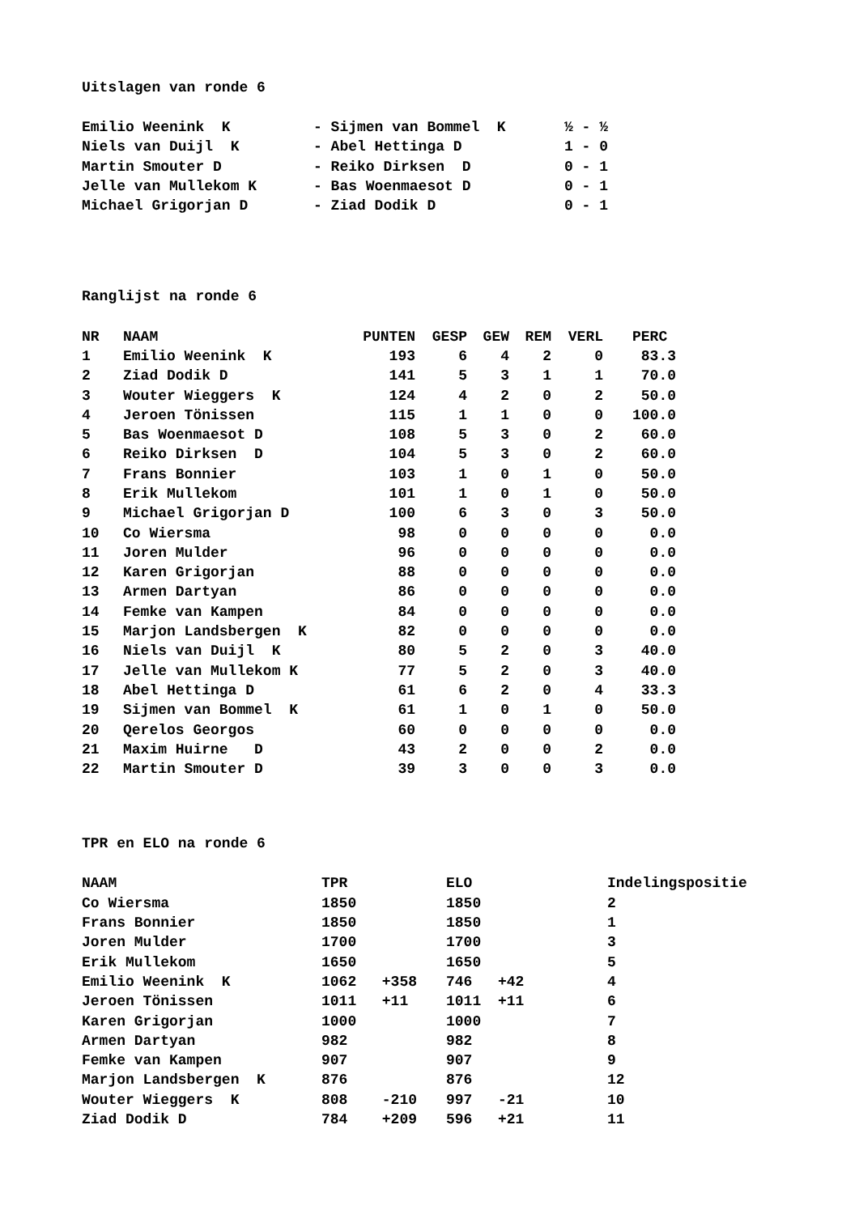Uitslagen van ronde 6
| Emilio Weenink K | - Sijmen van Bommel K | ½ - ½ |
| Niels van Duijl K | - Abel Hettinga D | 1 - 0 |
| Martin Smouter D | - Reiko Dirksen D | 0 - 1 |
| Jelle van Mullekom K | - Bas Woenmaesot D | 0 - 1 |
| Michael Grigorjan D | - Ziad Dodik D | 0 - 1 |
Ranglijst na ronde 6
| NR | NAAM | PUNTEN | GESP | GEW | REM | VERL | PERC |
| --- | --- | --- | --- | --- | --- | --- | --- |
| 1 | Emilio Weenink K | 193 | 6 | 4 | 2 | 0 | 83.3 |
| 2 | Ziad Dodik D | 141 | 5 | 3 | 1 | 1 | 70.0 |
| 3 | Wouter Wieggers K | 124 | 4 | 2 | 0 | 2 | 50.0 |
| 4 | Jeroen Tönissen | 115 | 1 | 1 | 0 | 0 | 100.0 |
| 5 | Bas Woenmaesot D | 108 | 5 | 3 | 0 | 2 | 60.0 |
| 6 | Reiko Dirksen D | 104 | 5 | 3 | 0 | 2 | 60.0 |
| 7 | Frans Bonnier | 103 | 1 | 0 | 1 | 0 | 50.0 |
| 8 | Erik Mullekom | 101 | 1 | 0 | 1 | 0 | 50.0 |
| 9 | Michael Grigorjan D | 100 | 6 | 3 | 0 | 3 | 50.0 |
| 10 | Co Wiersma | 98 | 0 | 0 | 0 | 0 | 0.0 |
| 11 | Joren Mulder | 96 | 0 | 0 | 0 | 0 | 0.0 |
| 12 | Karen Grigorjan | 88 | 0 | 0 | 0 | 0 | 0.0 |
| 13 | Armen Dartyan | 86 | 0 | 0 | 0 | 0 | 0.0 |
| 14 | Femke van Kampen | 84 | 0 | 0 | 0 | 0 | 0.0 |
| 15 | Marjon Landsbergen K | 82 | 0 | 0 | 0 | 0 | 0.0 |
| 16 | Niels van Duijl K | 80 | 5 | 2 | 0 | 3 | 40.0 |
| 17 | Jelle van Mullekom K | 77 | 5 | 2 | 0 | 3 | 40.0 |
| 18 | Abel Hettinga D | 61 | 6 | 2 | 0 | 4 | 33.3 |
| 19 | Sijmen van Bommel K | 61 | 1 | 0 | 1 | 0 | 50.0 |
| 20 | Qerelos Georgos | 60 | 0 | 0 | 0 | 0 | 0.0 |
| 21 | Maxim Huirne D | 43 | 2 | 0 | 0 | 2 | 0.0 |
| 22 | Martin Smouter D | 39 | 3 | 0 | 0 | 3 | 0.0 |
TPR en ELO na ronde 6
| NAAM | TPR | | ELO | | Indelingspositie |
| --- | --- | --- | --- | --- | --- |
| Co Wiersma | 1850 | | 1850 | | 2 |
| Frans Bonnier | 1850 | | 1850 | | 1 |
| Joren Mulder | 1700 | | 1700 | | 3 |
| Erik Mullekom | 1650 | | 1650 | | 5 |
| Emilio Weenink K | 1062 | +358 | 746 | +42 | 4 |
| Jeroen Tönissen | 1011 | +11 | 1011 | +11 | 6 |
| Karen Grigorjan | 1000 | | 1000 | | 7 |
| Armen Dartyan | 982 | | 982 | | 8 |
| Femke van Kampen | 907 | | 907 | | 9 |
| Marjon Landsbergen K | 876 | | 876 | | 12 |
| Wouter Wieggers K | 808 | -210 | 997 | -21 | 10 |
| Ziad Dodik D | 784 | +209 | 596 | +21 | 11 |